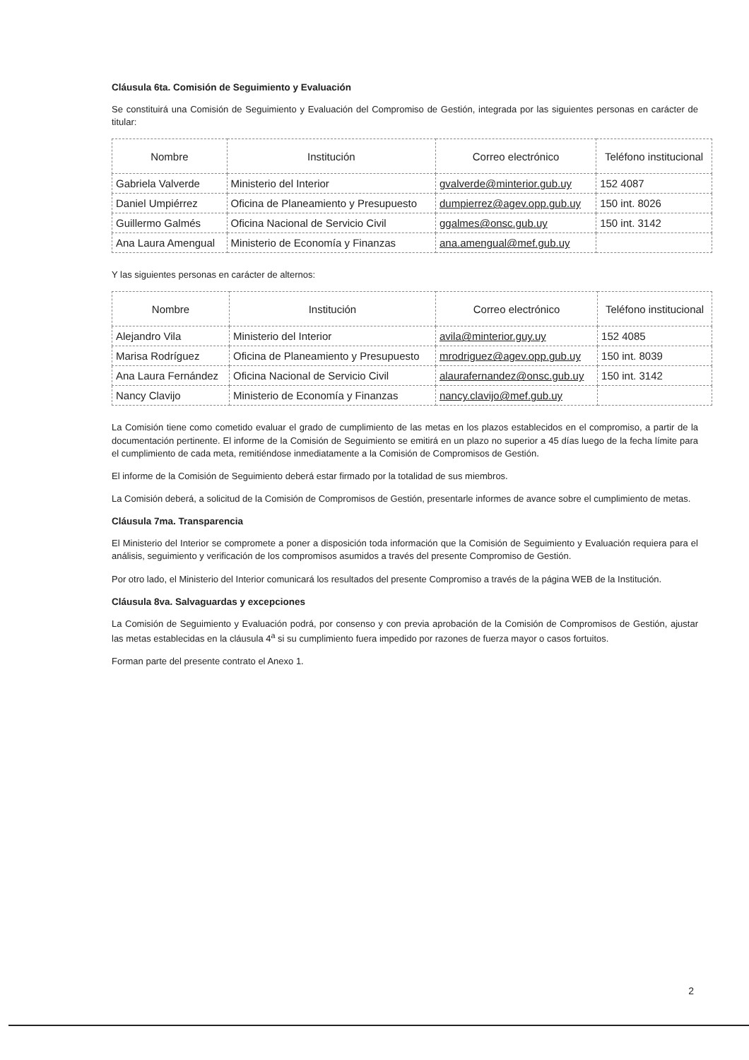Cláusula 6ta. Comisión de Seguimiento y Evaluación
Se constituirá una Comisión de Seguimiento y Evaluación del Compromiso de Gestión, integrada por las siguientes personas en carácter de titular:
| Nombre | Institución | Correo electrónico | Teléfono institucional |
| --- | --- | --- | --- |
| Gabriela Valverde | Ministerio del Interior | gvalverde@minterior.gub.uy | 152 4087 |
| Daniel Umpiérrez | Oficina de Planeamiento y Presupuesto | dumpierrez@agev.opp.gub.uy | 150 int. 8026 |
| Guillermo Galmés | Oficina Nacional de Servicio Civil | ggalmes@onsc.gub.uy | 150 int. 3142 |
| Ana Laura Amengual | Ministerio de Economía y Finanzas | ana.amengual@mef.gub.uy | |
Y las siguientes personas en carácter de alternos:
| Nombre | Institución | Correo electrónico | Teléfono institucional |
| --- | --- | --- | --- |
| Alejandro Vila | Ministerio del Interior | avila@minterior.guy.uy | 152 4085 |
| Marisa Rodríguez | Oficina de Planeamiento y Presupuesto | mrodriguez@agev.opp.gub.uy | 150 int. 8039 |
| Ana Laura Fernández | Oficina Nacional de Servicio Civil | alaurafernandez@onsc.gub.uy | 150 int. 3142 |
| Nancy Clavijo | Ministerio de Economía y Finanzas | nancy.clavijo@mef.gub.uy | |
La Comisión tiene como cometido evaluar el grado de cumplimiento de las metas en los plazos establecidos en el compromiso, a partir de la documentación pertinente. El informe de la Comisión de Seguimiento se emitirá en un plazo no superior a 45 días luego de la fecha límite para el cumplimiento de cada meta, remitiéndose inmediatamente a la Comisión de Compromisos de Gestión.
El informe de la Comisión de Seguimiento deberá estar firmado por la totalidad de sus miembros.
La Comisión deberá, a solicitud de la Comisión de Compromisos de Gestión, presentarle informes de avance sobre el cumplimiento de metas.
Cláusula 7ma. Transparencia
El Ministerio del Interior se compromete a poner a disposición toda información que la Comisión de Seguimiento y Evaluación requiera para el análisis, seguimiento y verificación de los compromisos asumidos a través del presente Compromiso de Gestión.
Por otro lado, el Ministerio del Interior comunicará los resultados del presente Compromiso a través de la página WEB de la Institución.
Cláusula 8va. Salvaguardas y excepciones
La Comisión de Seguimiento y Evaluación podrá, por consenso y con previa aprobación de la Comisión de Compromisos de Gestión, ajustar las metas establecidas en la cláusula 4<sup>a</sup> si su cumplimiento fuera impedido por razones de fuerza mayor o casos fortuitos.
Forman parte del presente contrato el Anexo 1.
2